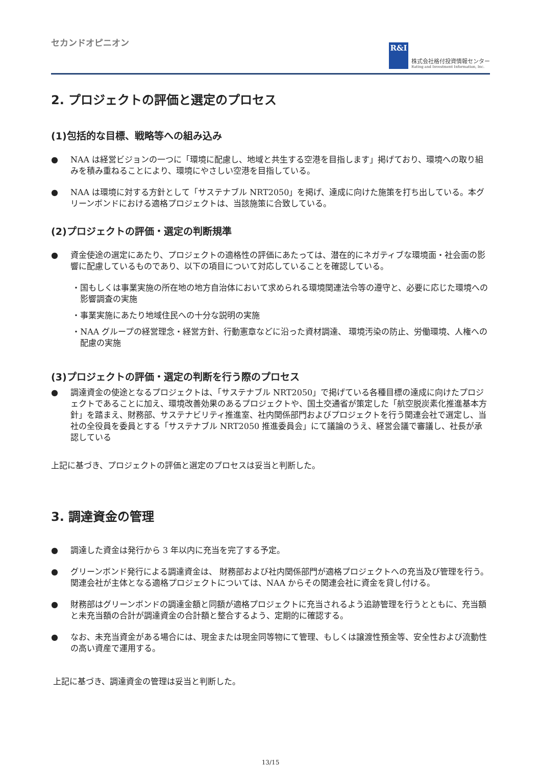セカンドオピニオン
R&I
株式会社格付投資情報センター
Rating and Investment Information, Inc.
2. プロジェクトの評価と選定のプロセス
(1)包括的な目標、戦略等への組み込み
● NAA は経営ビジョンの一つに「環境に配慮し、地域と共生する空港を目指します」掲げており、環境への取り組みを積み重ねることにより、環境にやさしい空港を目指している。
● NAA は環境に対する方針として「サステナブル NRT2050」を掲げ、達成に向けた施策を打ち出している。本グリーンボンドにおける適格プロジェクトは、当該施策に合致している。
(2)プロジェクトの評価・選定の判断規準
● 資金使途の選定にあたり、プロジェクトの適格性の評価にあたっては、潜在的にネガティブな環境面・社会面の影響に配慮しているものであり、以下の項目について対応していることを確認している。
・国もしくは事業実施の所在地の地方自治体において求められる環境関連法令等の遵守と、必要に応じた環境への影響調査の実施
・事業実施にあたり地域住民への十分な説明の実施
・NAA グループの経営理念・経営方針、行動憲章などに沿った資材調達、 環境汚染の防止、労働環境、人権への配慮の実施
(3)プロジェクトの評価・選定の判断を行う際のプロセス
● 調達資金の使途となるプロジェクトは、「サステナブル NRT2050」で掲げている各種目標の達成に向けたプロジェクトであることに加え、環境改善効果のあるプロジェクトや、国土交通省が策定した「航空脱炭素化推進基本方針」を踏まえ、財務部、サステナビリティ推進室、社内関係部門およびプロジェクトを行う関連会社で選定し、当社の全役員を委員とする「サステナブル NRT2050 推進委員会」にて議論のうえ、経営会議で審議し、社長が承認している
上記に基づき、プロジェクトの評価と選定のプロセスは妥当と判断した。
3. 調達資金の管理
● 調達した資金は発行から 3 年以内に充当を完了する予定。
● グリーンボンド発行による調達資金は、 財務部および社内関係部門が適格プロジェクトへの充当及び管理を行う。関連会社が主体となる適格プロジェクトについては、NAA からその関連会社に資金を貸し付ける。
● 財務部はグリーンボンドの調達金額と同額が適格プロジェクトに充当されるよう追跡管理を行うとともに、充当額と未充当額の合計が調達資金の合計額と整合するよう、定期的に確認する。
● なお、未充当資金がある場合には、現金または現金同等物にて管理、もしくは譲渡性預金等、安全性および流動性の高い資産で運用する。
上記に基づき、調達資金の管理は妥当と判断した。
13/15